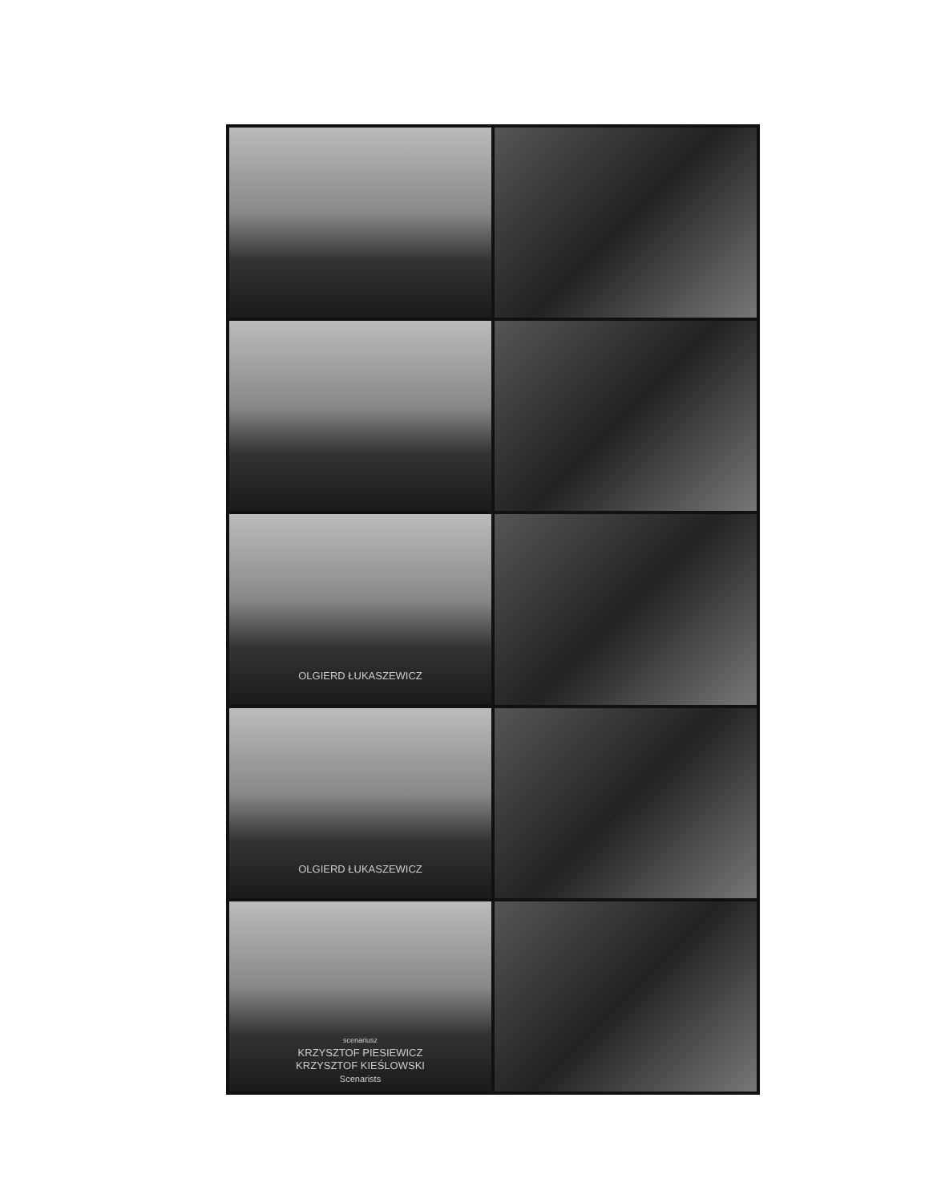OLGIERD ŁUKASZEWICZ
OLGIERD ŁUKASZEWICZ
scenariusz
KRZYSZTOF PIESIEWICZ
KRZYSZTOF KIEŚLOWSKI
Scenarists